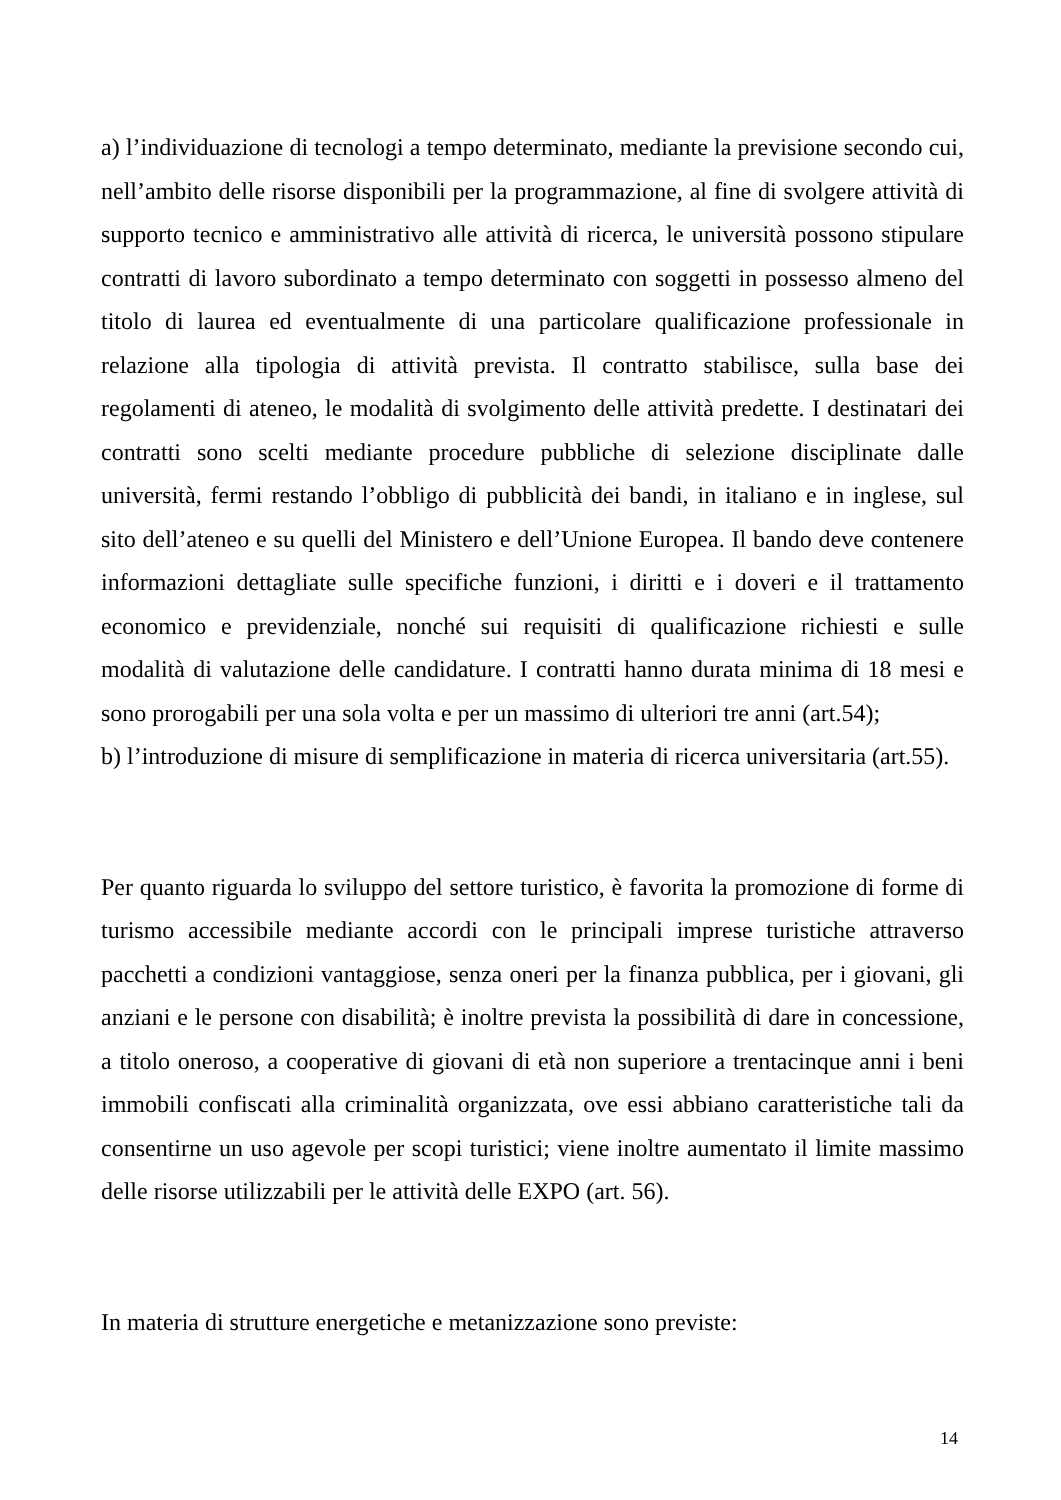a) l’individuazione di tecnologi a tempo determinato, mediante la previsione secondo cui, nell’ambito delle risorse disponibili per la programmazione, al fine di svolgere attività di supporto tecnico e amministrativo alle attività di ricerca, le università possono stipulare contratti di lavoro subordinato a tempo determinato con soggetti in possesso almeno del titolo di laurea ed eventualmente di una particolare qualificazione professionale in relazione alla tipologia di attività prevista. Il contratto stabilisce, sulla base dei regolamenti di ateneo, le modalità di svolgimento delle attività predette. I destinatari dei contratti sono scelti mediante procedure pubbliche di selezione disciplinate dalle università, fermi restando l’obbligo di pubblicità dei bandi, in italiano e in inglese, sul sito dell’ateneo e su quelli del Ministero e dell’Unione Europea. Il bando deve contenere informazioni dettagliate sulle specifiche funzioni, i diritti e i doveri e il trattamento economico e previdenziale, nonché sui requisiti di qualificazione richiesti e sulle modalità di valutazione delle candidature. I contratti hanno durata minima di 18 mesi e sono prorogabili per una sola volta e per un massimo di ulteriori tre anni (art.54);
b) l’introduzione di misure di semplificazione in materia di ricerca universitaria (art.55).
Per quanto riguarda lo sviluppo del settore turistico, è favorita la promozione di forme di turismo accessibile mediante accordi con le principali imprese turistiche attraverso pacchetti a condizioni vantaggiose, senza oneri per la finanza pubblica, per i giovani, gli anziani e le persone con disabilità; è inoltre prevista la possibilità di dare in concessione, a titolo oneroso, a cooperative di giovani di età non superiore a trentacinque anni i beni immobili confiscati alla criminalità organizzata, ove essi abbiano caratteristiche tali da consentirne un uso agevole per scopi turistici; viene inoltre aumentato il limite massimo delle risorse utilizzabili per le attività delle EXPO (art. 56).
In materia di strutture energetiche e metanizzazione sono previste:
14